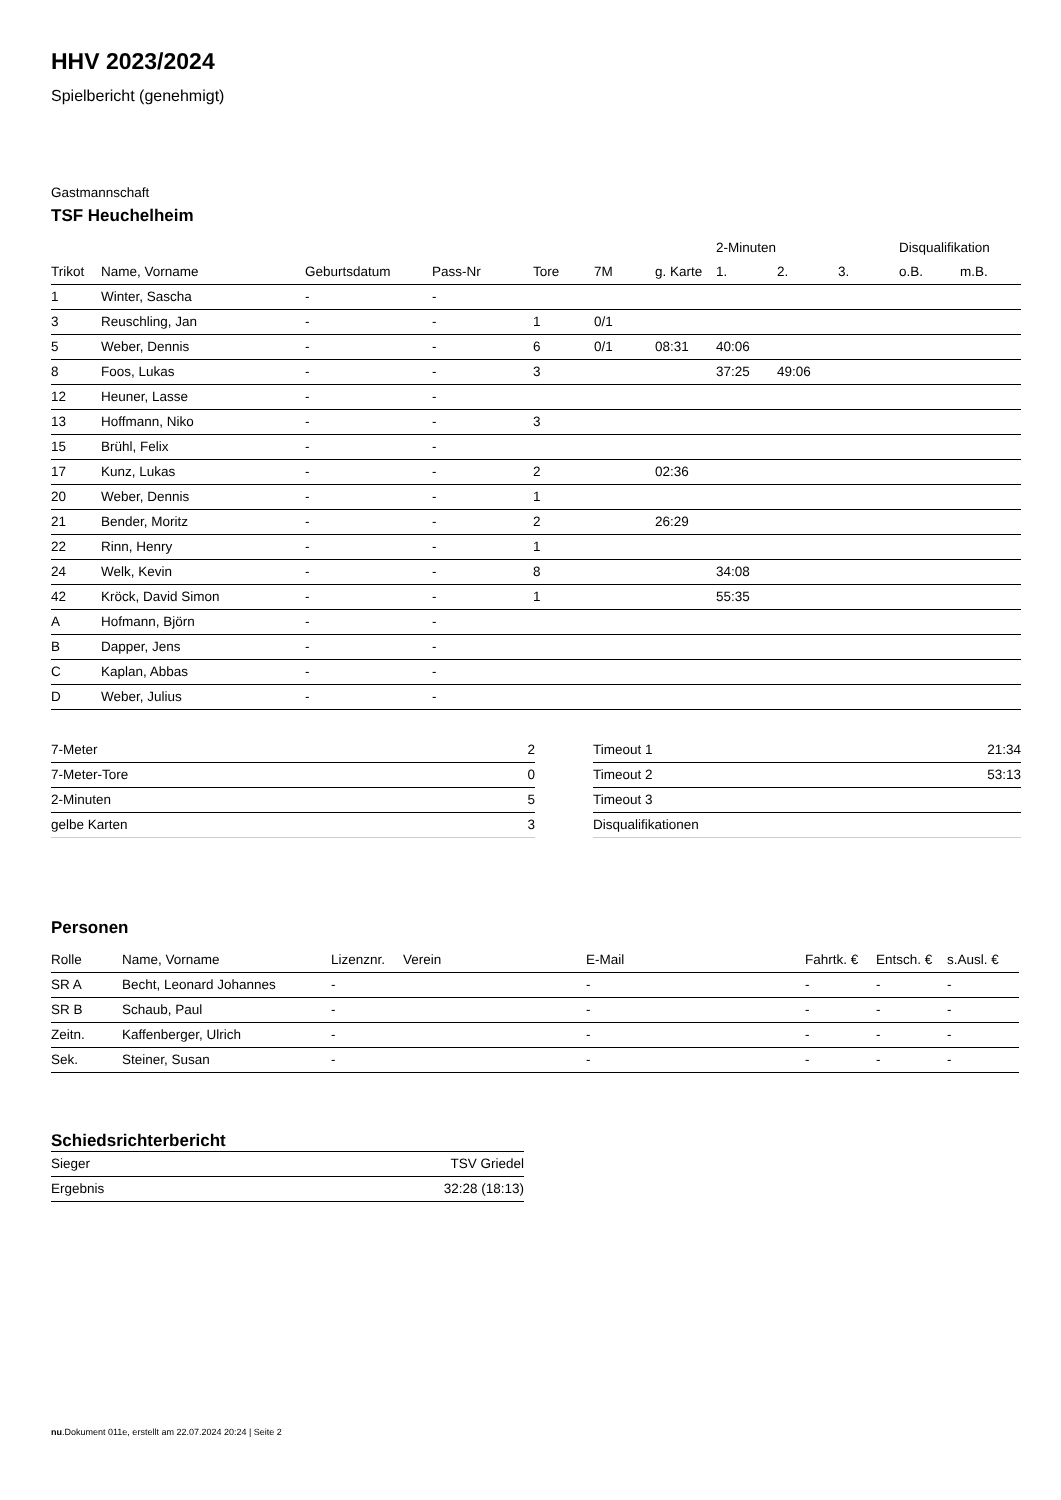HHV 2023/2024
Spielbericht (genehmigt)
Gastmannschaft
TSF Heuchelheim
| | | | | | | | 2-Minuten | | | Disqualifikation | |
| --- | --- | --- | --- | --- | --- | --- | --- | --- | --- | --- | --- |
| Trikot | Name, Vorname | Geburtsdatum | Pass-Nr | Tore | 7M | g. Karte | 1. | 2. | 3. | o.B. | m.B. |
| 1 | Winter, Sascha | - | - | | | | | | | | |
| 3 | Reuschling, Jan | - | - | 1 | 0/1 | | | | | | |
| 5 | Weber, Dennis | - | - | 6 | 0/1 | 08:31 | 40:06 | | | | |
| 8 | Foos, Lukas | - | - | 3 | | | 37:25 | 49:06 | | | |
| 12 | Heuner, Lasse | - | - | | | | | | | | |
| 13 | Hoffmann, Niko | - | - | 3 | | | | | | | |
| 15 | Brühl, Felix | - | - | | | | | | | | |
| 17 | Kunz, Lukas | - | - | 2 | | 02:36 | | | | | |
| 20 | Weber, Dennis | - | - | 1 | | | | | | | |
| 21 | Bender, Moritz | - | - | 2 | | 26:29 | | | | | |
| 22 | Rinn, Henry | - | - | 1 | | | | | | | |
| 24 | Welk, Kevin | - | - | 8 | | | 34:08 | | | | |
| 42 | Kröck, David Simon | - | - | 1 | | | 55:35 | | | | |
| A | Hofmann, Björn | - | - | | | | | | | | |
| B | Dapper, Jens | - | - | | | | | | | | |
| C | Kaplan, Abbas | - | - | | | | | | | | |
| D | Weber, Julius | - | - | | | | | | | | |
| 7-Meter | 2 |
| 7-Meter-Tore | 0 |
| 2-Minuten | 5 |
| gelbe Karten | 3 |
| Timeout 1 | 21:34 |
| Timeout 2 | 53:13 |
| Timeout 3 | |
| Disqualifikationen | |
Personen
| Rolle | Name, Vorname | Lizenznr. | Verein | E-Mail | Fahrtk. € | Entsch. € | s.Ausl. € |
| --- | --- | --- | --- | --- | --- | --- | --- |
| SR A | Becht, Leonard Johannes | - | | - | - | - | - |
| SR B | Schaub, Paul | - | | - | - | - | - |
| Zeitn. | Kaffenberger, Ulrich | - | | - | - | - | - |
| Sek. | Steiner, Susan | - | | - | - | - | - |
Schiedsrichterbericht
| Sieger | TSV Griedel |
| Ergebnis | 32:28 (18:13) |
nu.Dokument 011e, erstellt am 22.07.2024 20:24 | Seite 2